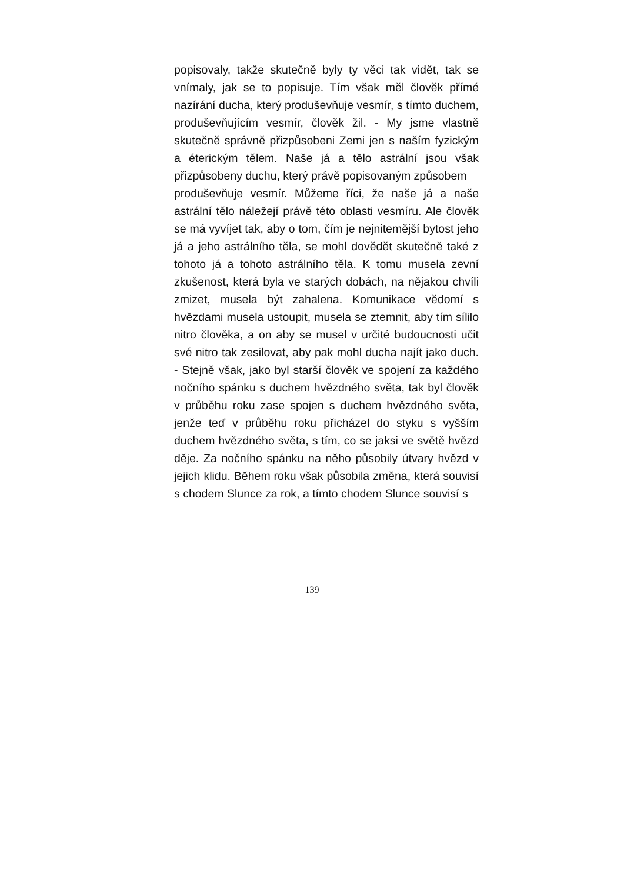popisovaly, takže skutečně byly ty věci tak vidět, tak se vnímaly, jak se to popisuje. Tím však měl člověk přímé nazírání ducha, který produševňuje vesmír, s tímto duchem, produševňujícím vesmír, člověk žil. - My jsme vlastně skutečně správně přizpůsobeni Zemi jen s naším fyzickým a éterickým tělem. Naše já a tělo astrální jsou však přizpůsobeny duchu, který právě popisovaným způsobem
produševňuje vesmír. Můžeme říci, že naše já a naše astrální tělo náležejí právě této oblasti vesmíru. Ale člověk se má vyvíjet tak, aby o tom, čím je nejnitemější bytost jeho já a jeho astrálního těla, se mohl dovědět skutečně také z tohoto já a tohoto astrálního těla. K tomu musela zevní zkušenost, která byla ve starých dobách, na nějakou chvíli zmizet, musela být zahalena. Komunikace vědomí s hvězdami musela ustoupit, musela se ztemnit, aby tím sílilo nitro člověka, a on aby se musel v určité budoucnosti učit své nitro tak zesilovat, aby pak mohl ducha najít jako duch. - Stejně však, jako byl starší člověk ve spojení za každého nočního spánku s duchem hvězdného světa, tak byl člověk v průběhu roku zase spojen s duchem hvězdného světa, jenže teď v průběhu roku přicházel do styku s vyšším duchem hvězdného světa, s tím, co se jaksi ve světě hvězd děje. Za nočního spánku na něho působily útvary hvězd v jejich klidu. Během roku však působila změna, která souvisí s chodem Slunce za rok, a tímto chodem Slunce souvisí s
139